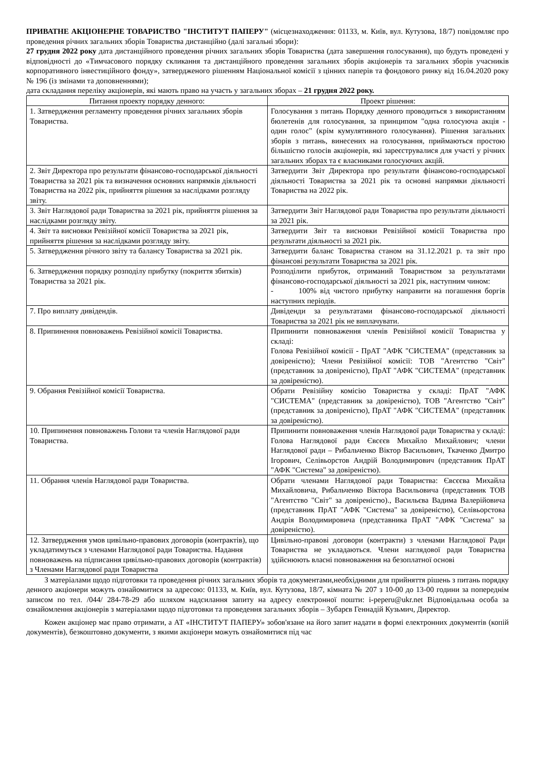ПРИВАТНЕ АКЦІОНЕРНЕ ТОВАРИСТВО "ІНСТИТУТ ПАПЕРУ" (місцезнаходження: 01133, м. Київ, вул. Кутузова, 18/7) повідомляє про проведення річних загальних зборів Товариства дистанційно (далі загальні збори):
27 грудня 2022 року дата дистанційного проведення річних загальних зборів Товариства (дата завершення голосування), що будуть проведені у відповідності до «Тимчасового порядку скликання та дистанційного проведення загальних зборів акціонерів та загальних зборів учасників корпоративного інвестиційного фонду», затвердженого рішенням Національної комісії з цінних паперів та фондового ринку від 16.04.2020 року № 196 (із змінами та доповненнями);
дата складання переліку акціонерів, які мають право на участь у загальних зборах – 21 грудня 2022 року.
| Питання проекту порядку денного: | Проект рішення: |
| --- | --- |
| 1. Затвердження регламенту проведення річних загальних зборів Товариства. | Голосування з питань Порядку денного проводиться з використанням бюлетенів для голосування, за принципом "одна голосуюча акція - один голос" (крім кумулятивного голосування). Рішення загальних зборів з питань, винесених на голосування, приймаються простою більшістю голосів акціонерів, які зареєструвалися для участі у річних загальних зборах та є власниками голосуючих акцій. |
| 2. Звіт Директора про результати фінансово-господарської діяльності Товариства за 2021 рік та визначення основних напрямків діяльності Товариства на 2022 рік, прийняття рішення за наслідками розгляду звіту. | Затвердити Звіт Директора про результати фінансово-господарської діяльності Товариства за 2021 рік та основні напрямки діяльності Товариства на 2022 рік. |
| 3. Звіт Наглядової ради Товариства за 2021 рік, прийняття рішення за наслідками розгляду звіту. | Затвердити Звіт Наглядової ради Товариства про результати діяльності за 2021 рік. |
| 4. Звіт та висновки Ревізійної комісії Товариства за 2021 рік, прийняття рішення за наслідками розгляду звіту. | Затвердити Звіт та висновки Ревізійної комісії Товариства про результати діяльності за 2021 рік. |
| 5. Затвердження річного звіту та балансу Товариства за 2021 рік. | Затвердити баланс Товариства станом на 31.12.2021 р. та звіт про фінансові результати Товариства за 2021 рік. |
| 6. Затвердження порядку розподілу прибутку (покриття збитків) Товариства за 2021 рік. | Розподілити прибуток, отриманий Товариством за результатами фінансово-господарської діяльності за 2021 рік, наступним чином: - 100% від чистого прибутку направити на погашення боргів наступних періодів. |
| 7. Про виплату дивідендів. | Дивіденди за результатами фінансово-господарської діяльності Товариства за 2021 рік не виплачувати. |
| 8. Припинення повноважень Ревізійної комісії Товариства. | Припинити повноваження членів Ревізійної комісії Товариства у складі: Голова Ревізійної комісії - ПрАТ "АФК "СИСТЕМА" (представник за довіреністю); Члени Ревізійної комісії: ТОВ "Агентство "Світ" (представник за довіреністю), ПрАТ "АФК "СИСТЕМА" (представник за довіреністю). |
| 9. Обрання Ревізійної комісії Товариства. | Обрати Ревізійну комісію Товариства у складі: ПрАТ "АФК "СИСТЕМА" (представник за довіреністю), ТОВ "Агентство "Світ" (представник за довіреністю), ПрАТ "АФК "СИСТЕМА" (представник за довіреністю). |
| 10. Припинення повноважень Голови та членів Наглядової ради Товариства. | Припинити повноваження членів Наглядової ради Товариства у складі: Голова Наглядової ради Євсєєв Михайло Михайлович; члени Наглядової ради – Рибальченко Віктор Васильович, Ткаченко Дмитро Ігорович, Селівьорстов Андрій Володимирович (представник ПрАТ "АФК "Система" за довіреністю). |
| 11. Обрання членів Наглядової ради Товариства. | Обрати членами Наглядової ради Товариства: Євсєєва Михайла Михайловича, Рибальченко Віктора Васильовича (представник ТОВ "Агентство "Світ" за довіреністю)., Васильєва Вадима Валерійовича (представник ПрАТ "АФК "Система" за довіреністю), Селівьорстова Андрія Володимировича (представника ПрАТ "АФК "Система" за довіреністю). |
| 12. Затвердження умов цивільно-правових договорів (контрактів), що укладатимуться з членами Наглядової ради Товариства. Надання повноважень на підписання цивільно-правових договорів (контрактів) з Членами Наглядової ради Товариства | Цивільно-правові договори (контракти) з членами Наглядової Ради Товариства не укладаються. Члени наглядової ради Товариства здійснюють власні повноваження на безоплатної основі |
З матеріалами щодо підготовки та проведення річних загальних зборів та документами,необхідними для прийняття рішень з питань порядку денного акціонери можуть ознайомитися за адресою: 01133, м. Київ, вул. Кутузова, 18/7, кімната № 207 з 10-00 до 13-00 години за попереднім записом по тел. /044/ 284-78-29 або шляхом надсилання запиту на адресу електронної пошти: i-peperu@ukr.net Відповідальна особа за ознайомлення акціонерів з матеріалами щодо підготовки та проведення загальних зборів – Зубарєв Геннадій Кузьмич, Директор.
Кожен акціонер має право отримати, а АТ «ІНСТИТУТ ПАПЕРУ» зобов'язане на його запит надати в формі електронних документів (копій документів), безкоштовно документи, з якими акціонери можуть ознайомитися під час